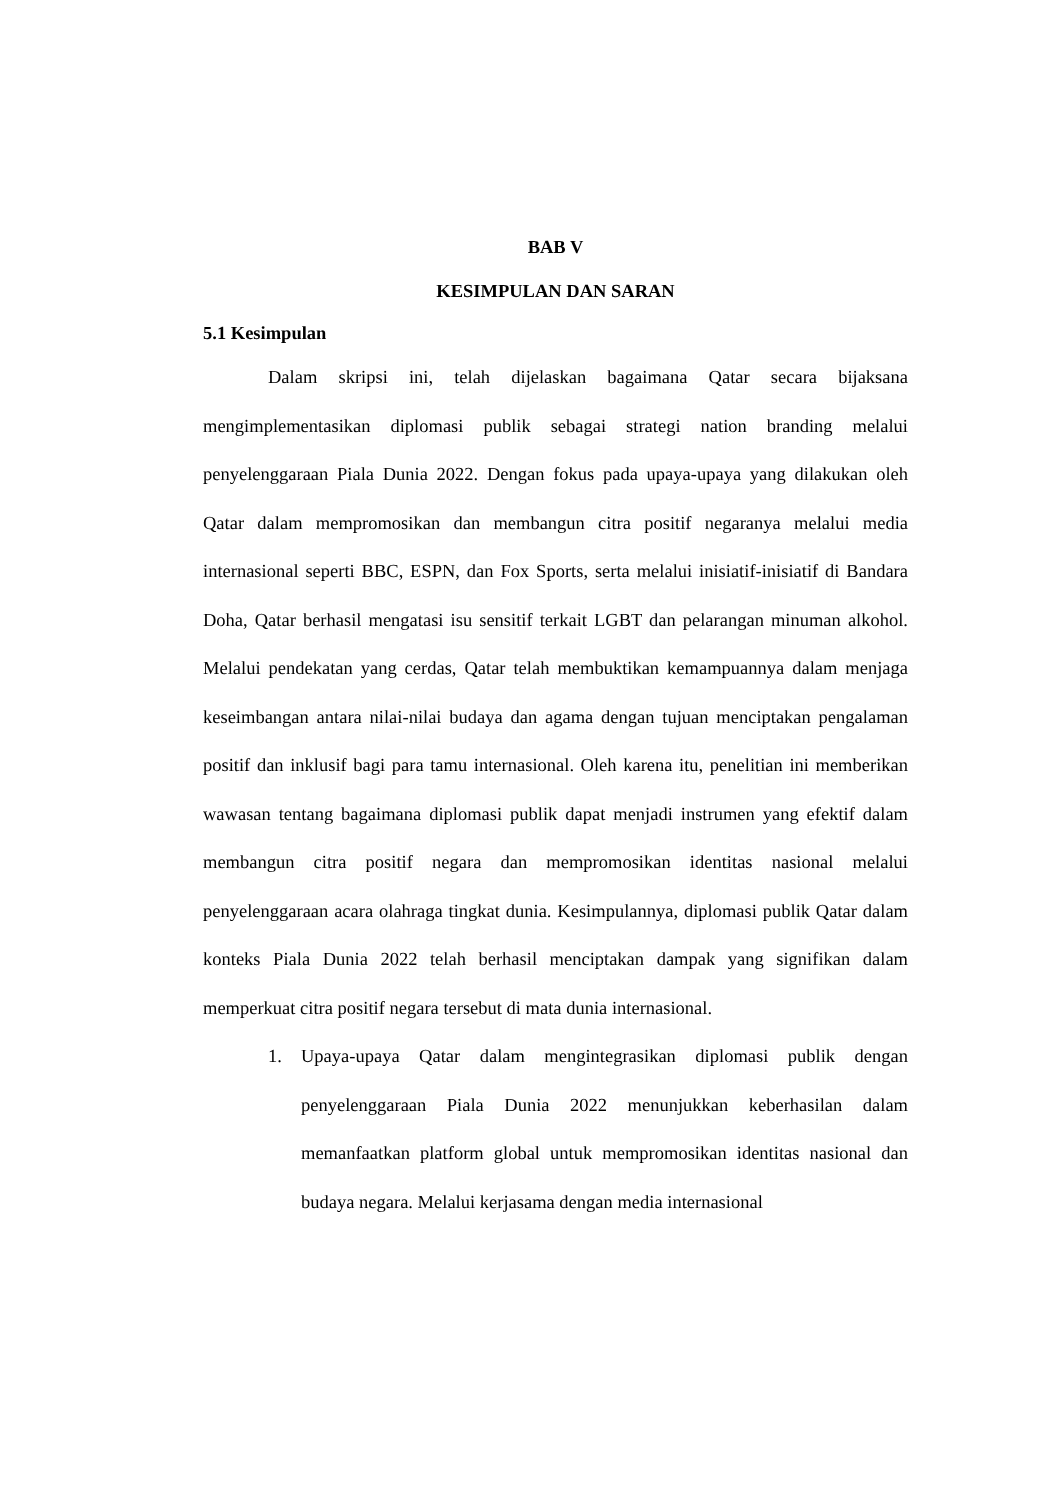BAB V
KESIMPULAN DAN SARAN
5.1 Kesimpulan
Dalam skripsi ini, telah dijelaskan bagaimana Qatar secara bijaksana mengimplementasikan diplomasi publik sebagai strategi nation branding melalui penyelenggaraan Piala Dunia 2022. Dengan fokus pada upaya-upaya yang dilakukan oleh Qatar dalam mempromosikan dan membangun citra positif negaranya melalui media internasional seperti BBC, ESPN, dan Fox Sports, serta melalui inisiatif-inisiatif di Bandara Doha, Qatar berhasil mengatasi isu sensitif terkait LGBT dan pelarangan minuman alkohol. Melalui pendekatan yang cerdas, Qatar telah membuktikan kemampuannya dalam menjaga keseimbangan antara nilai-nilai budaya dan agama dengan tujuan menciptakan pengalaman positif dan inklusif bagi para tamu internasional. Oleh karena itu, penelitian ini memberikan wawasan tentang bagaimana diplomasi publik dapat menjadi instrumen yang efektif dalam membangun citra positif negara dan mempromosikan identitas nasional melalui penyelenggaraan acara olahraga tingkat dunia. Kesimpulannya, diplomasi publik Qatar dalam konteks Piala Dunia 2022 telah berhasil menciptakan dampak yang signifikan dalam memperkuat citra positif negara tersebut di mata dunia internasional.
1. Upaya-upaya Qatar dalam mengintegrasikan diplomasi publik dengan penyelenggaraan Piala Dunia 2022 menunjukkan keberhasilan dalam memanfaatkan platform global untuk mempromosikan identitas nasional dan budaya negara. Melalui kerjasama dengan media internasional